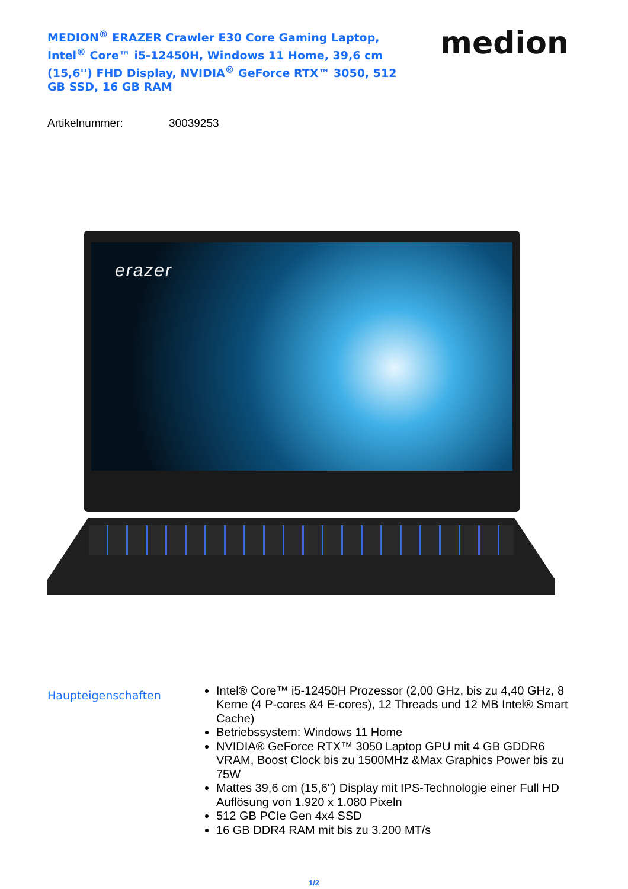MEDION<sup>®</sup> ERAZER Crawler E30 Core Gaming Laptop, Intel<sup>®</sup> Core™ i5-12450H, Windows 11 Home, 39,6 cm (15,6'') FHD Display, NVIDIA<sup>®</sup> GeForce RTX™ 3050, 512 GB SSD, 16 GB RAM
medion
Artikelnummer: 30039253
erazer
Haupteigenschaften
Intel® Core™ i5-12450H Prozessor (2,00 GHz, bis zu 4,40 GHz, 8 Kerne (4 P-cores &4 E-cores), 12 Threads und 12 MB Intel® Smart Cache)
Betriebssystem: Windows 11 Home
NVIDIA® GeForce RTX™ 3050 Laptop GPU mit 4 GB GDDR6 VRAM, Boost Clock bis zu 1500MHz &Max Graphics Power bis zu 75W
Mattes 39,6 cm (15,6'') Display mit IPS-Technologie einer Full HD Auflösung von 1.920 x 1.080 Pixeln
512 GB PCIe Gen 4x4 SSD
16 GB DDR4 RAM mit bis zu 3.200 MT/s
1/2